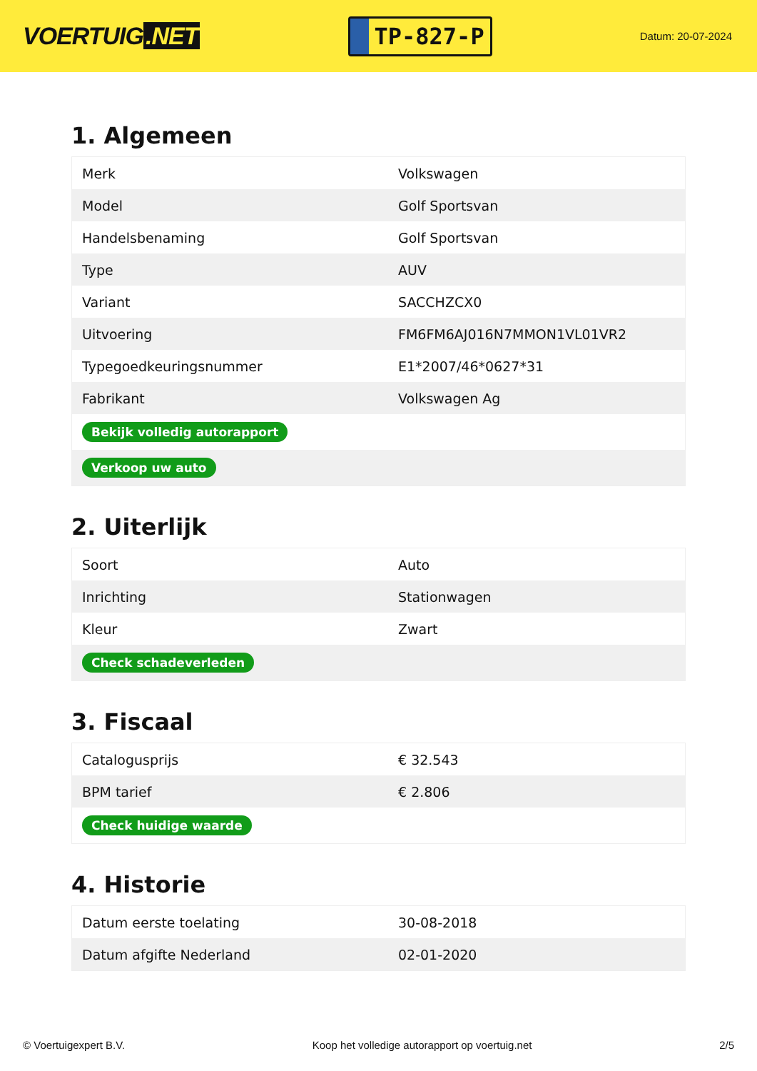VOERTUIG.NET
TP-827-P
Datum: 20-07-2024
1. Algemeen
| Merk | Volkswagen |
| Model | Golf Sportsvan |
| Handelsbenaming | Golf Sportsvan |
| Type | AUV |
| Variant | SACCHZCX0 |
| Uitvoering | FM6FM6AJ016N7MMON1VL01VR2 |
| Typegoedkeuringsnummer | E1*2007/46*0627*31 |
| Fabrikant | Volkswagen Ag |
| Bekijk volledig autorapport | |
| Verkoop uw auto | |
2. Uiterlijk
| Soort | Auto |
| Inrichting | Stationwagen |
| Kleur | Zwart |
| Check schadeverleden | |
3. Fiscaal
| Catalogusprijs | € 32.543 |
| BPM tarief | € 2.806 |
| Check huidige waarde | |
4. Historie
| Datum eerste toelating | 30-08-2018 |
| Datum afgifte Nederland | 02-01-2020 |
© Voertuigexpert B.V. Koop het volledige autorapport op voertuig.net 2/5